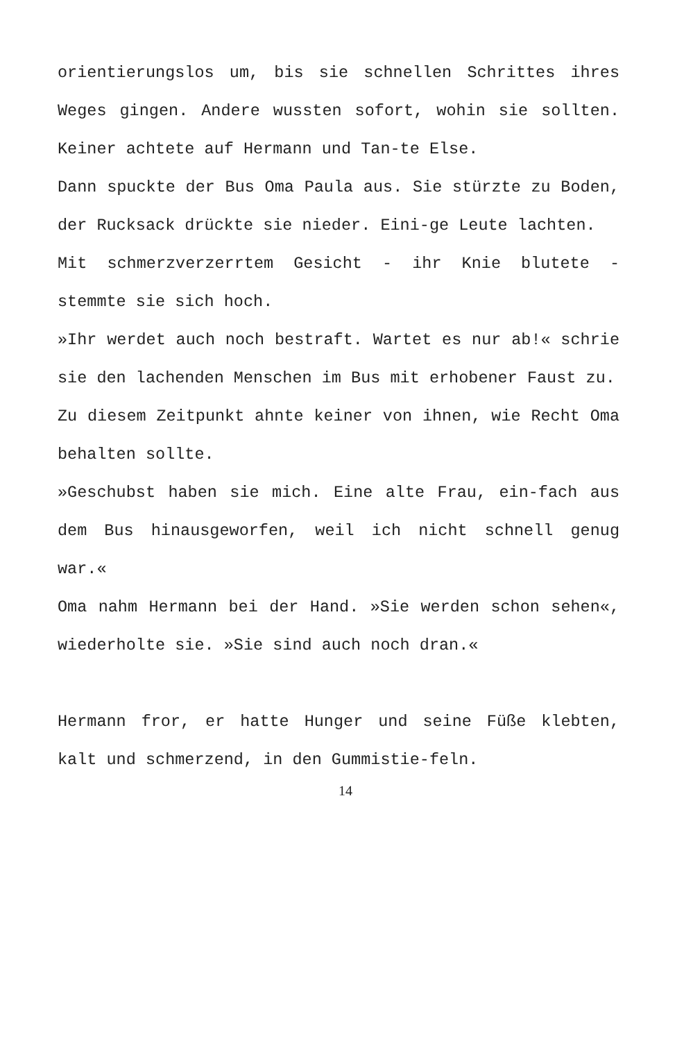orientierungslos um, bis sie schnellen Schrittes ihres Weges gingen. Andere wussten sofort, wohin sie sollten. Keiner achtete auf Hermann und Tan-te Else.
Dann spuckte der Bus Oma Paula aus. Sie stürzte zu Boden, der Rucksack drückte sie nieder. Eini-ge Leute lachten.
Mit schmerzverzerrtem Gesicht - ihr Knie blutete - stemmte sie sich hoch.
»Ihr werdet auch noch bestraft. Wartet es nur ab!« schrie sie den lachenden Menschen im Bus mit erhobener Faust zu.
Zu diesem Zeitpunkt ahnte keiner von ihnen, wie Recht Oma behalten sollte.
»Geschubst haben sie mich. Eine alte Frau, ein-fach aus dem Bus hinausgeworfen, weil ich nicht schnell genug war.«
Oma nahm Hermann bei der Hand. »Sie werden schon sehen«, wiederholte sie. »Sie sind auch noch dran.«
Hermann fror, er hatte Hunger und seine Füße klebten, kalt und schmerzend, in den Gummistie-feln.
14